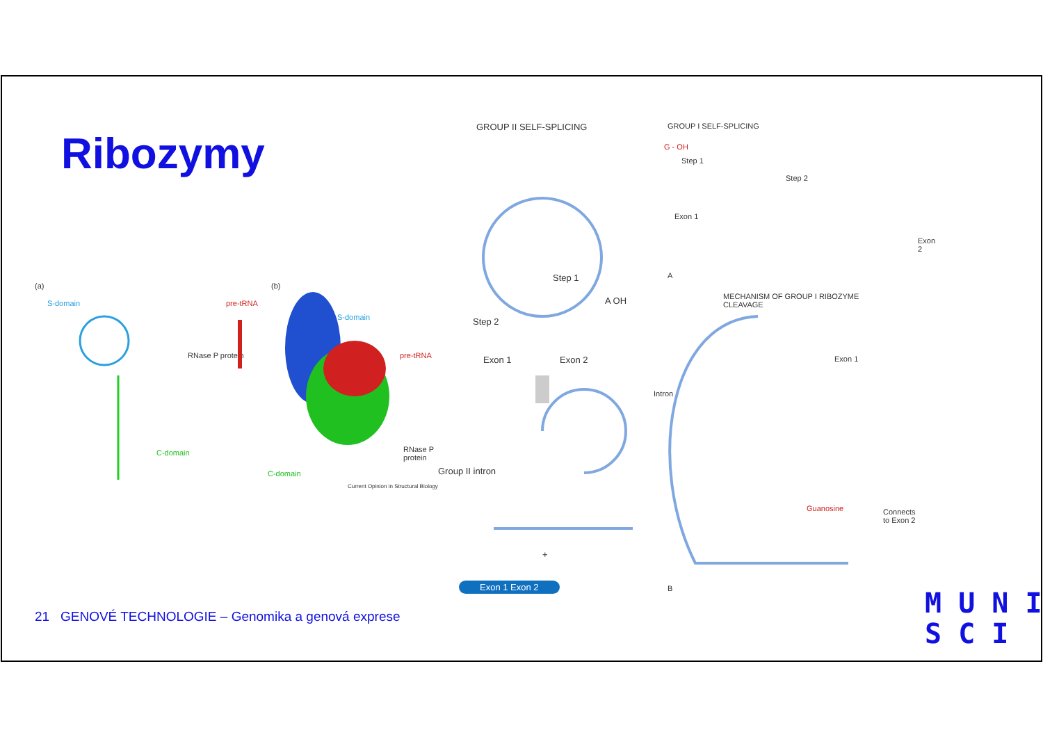Ribozymy
(a)
S-domain pre-tRNA
RNase P protein
C-domain
(b)
S-domain
pre-tRNA
RNase P protein
C-domain
Current Opinion in Structural Biology
GROUP II SELF-SPLICING
Step 1
Step 2
Exon 1 Exon 2
A OH
Group II intron
+
Exon 1 Exon 2
GROUP I SELF-SPLICING
G - OH
Step 1
Step 2
Exon 1
Exon 2
A
MECHANISM OF GROUP I RIBOZYME CLEAVAGE
Exon 1
Intron
Guanosine Connects to Exon 2
B
21 GENOVÉ TECHNOLOGIE – Genomika a genová exprese
M U N I
S C I